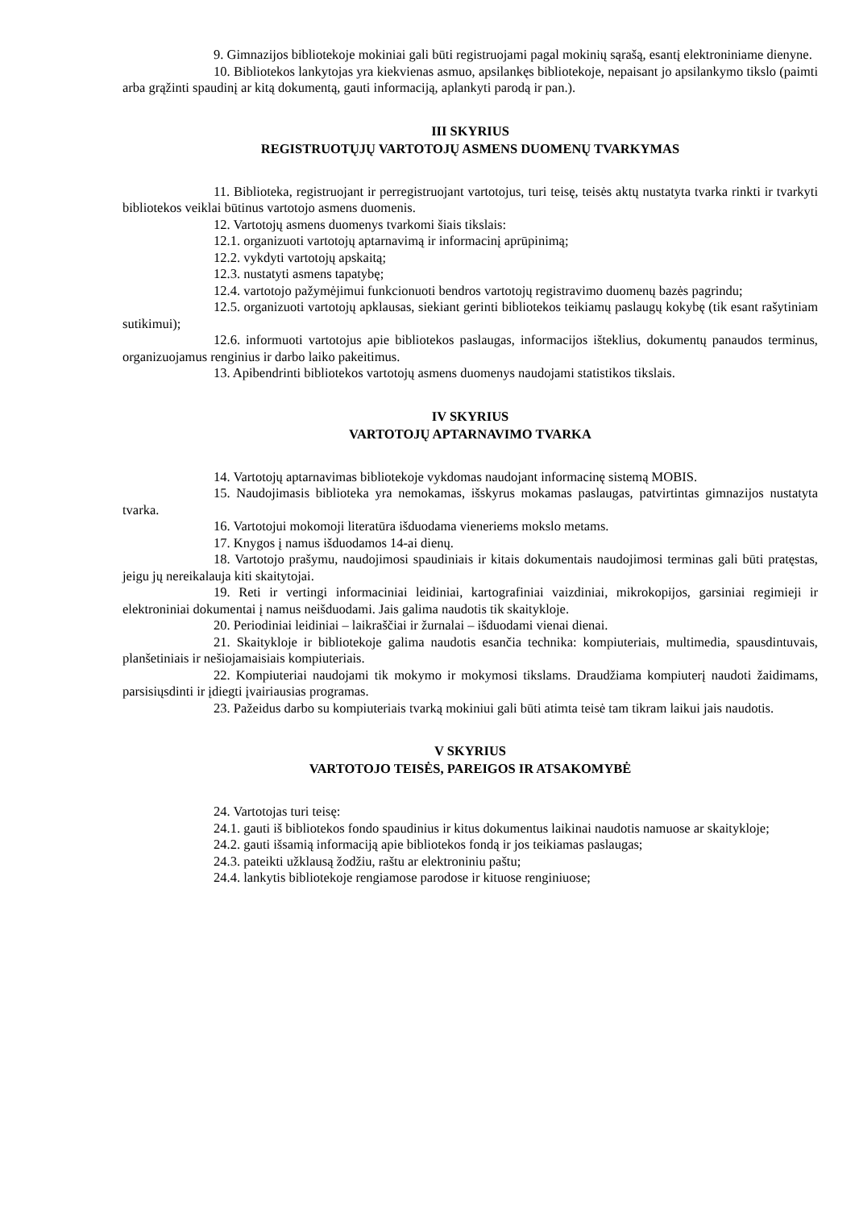9. Gimnazijos bibliotekoje mokiniai gali būti registruojami pagal mokinių sąrašą, esantį elektroniniame dienyne.
10. Bibliotekos lankytojas yra kiekvienas asmuo, apsilankęs bibliotekoje, nepaisant jo apsilankymo tikslo (paimti arba grąžinti spaudinį ar kitą dokumentą, gauti informaciją, aplankyti parodą ir pan.).
III SKYRIUS
REGISTRUOTŲJŲ VARTOTOJŲ ASMENS DUOMENŲ TVARKYMAS
11. Biblioteka, registruojant ir perregistruojant vartotojus, turi teisę, teisės aktų nustatyta tvarka rinkti ir tvarkyti bibliotekos veiklai būtinus vartotojo asmens duomenis.
12. Vartotojų asmens duomenys tvarkomi šiais tikslais:
12.1. organizuoti vartotojų aptarnavimą ir informacinį aprūpinimą;
12.2. vykdyti vartotojų apskaitą;
12.3. nustatyti asmens tapatybę;
12.4. vartotojo pažymėjimui funkcionuoti bendros vartotojų registravimo duomenų bazės pagrindu;
12.5. organizuoti vartotojų apklausas, siekiant gerinti bibliotekos teikiamų paslaugų kokybę (tik esant rašytiniam sutikimui);
12.6. informuoti vartotojus apie bibliotekos paslaugas, informacijos išteklius, dokumentų panaudos terminus, organizuojamus renginius ir darbo laiko pakeitimus.
13. Apibendrinti bibliotekos vartotojų asmens duomenys naudojami statistikos tikslais.
IV SKYRIUS
VARTOTOJŲ APTARNAVIMO TVARKA
14. Vartotojų aptarnavimas bibliotekoje vykdomas naudojant informacinę sistemą MOBIS.
15. Naudojimasis biblioteka yra nemokamas, išskyrus mokamas paslaugas, patvirtintas gimnazijos nustatyta tvarka.
16. Vartotojui mokomoji literatūra išduodama vieneriems mokslo metams.
17. Knygos į namus išduodamos 14-ai dienų.
18. Vartotojo prašymu, naudojimosi spaudiniais ir kitais dokumentais naudojimosi terminas gali būti pratęstas, jeigu jų nereikalauja kiti skaitytojai.
19. Reti ir vertingi informaciniai leidiniai, kartografiniai vaizdiniai, mikrokopijos, garsiniai regimieji ir elektroniniai dokumentai į namus neišduodami. Jais galima naudotis tik skaitykloje.
20. Periodiniai leidiniai – laikraščiai ir žurnalai – išduodami vienai dienai.
21. Skaitykloje ir bibliotekoje galima naudotis esančia technika: kompiuteriais, multimedia, spausdintuvais, planšetiniais ir nešiojamaisiais kompiuteriais.
22. Kompiuteriai naudojami tik mokymo ir mokymosi tikslams. Draudžiama kompiuterį naudoti žaidimams, parsisiųsdinti ir įdiegti įvairiausias programas.
23. Pažeidus darbo su kompiuteriais tvarką mokiniui gali būti atimta teisė tam tikram laikui jais naudotis.
V SKYRIUS
VARTOTOJO TEISĖS, PAREIGOS IR ATSAKOMYBĖ
24. Vartotojas turi teisę:
24.1. gauti iš bibliotekos fondo spaudinius ir kitus dokumentus laikinai naudotis namuose ar skaitykloje;
24.2. gauti išsamią informaciją apie bibliotekos fondą ir jos teikiamas paslaugas;
24.3. pateikti užklausą žodžiu, raštu ar elektroniniu paštu;
24.4. lankytis bibliotekoje rengiamose parodose ir kituose renginiuose;